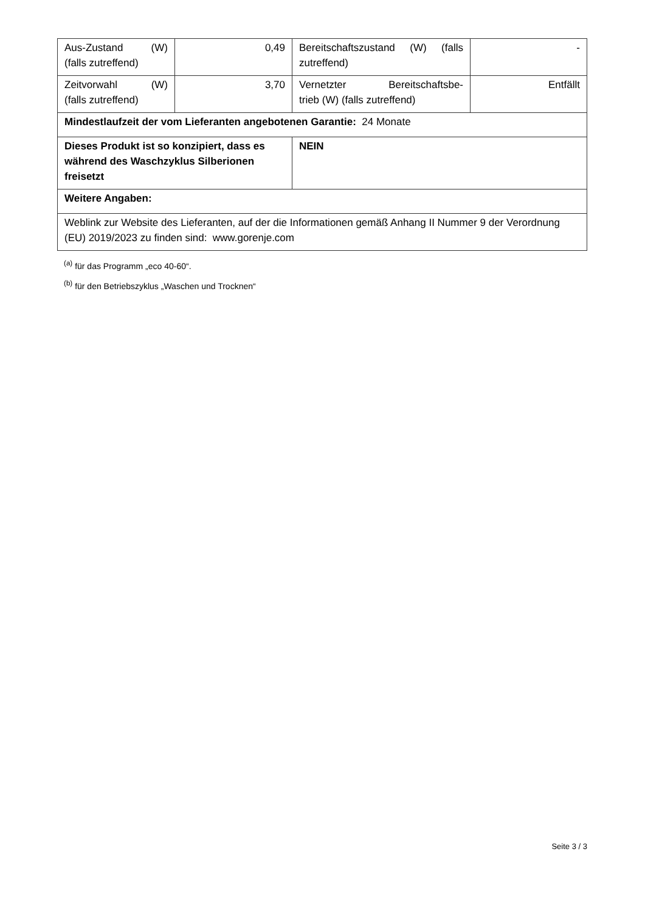| Aus-Zustand (W) (falls zutreffend) | 0,49 | Bereitschaftszustand (W) (falls zutreffend) | - |
| Zeitvorwahl (W) (falls zutreffend) | 3,70 | Vernetzter Bereitschaftsbe- trieb (W) (falls zutreffend) | Entfällt |
| Mindestlaufzeit der vom Lieferanten angebotenen Garantie: 24 Monate | | | |
| Dieses Produkt ist so konzipiert, dass es während des Waschzyklus Silberionen freisetzt | | NEIN | |
| Weitere Angaben: | | | |
| Weblink zur Website des Lieferanten, auf der die Informationen gemäß Anhang II Nummer 9 der Verordnung (EU) 2019/2023 zu finden sind: www.gorenje.com | | | |
<sup>(a)</sup> für das Programm „eco 40-60“.
<sup>(b)</sup> für den Betriebszyklus „Waschen und Trocknen“
Seite 3 / 3